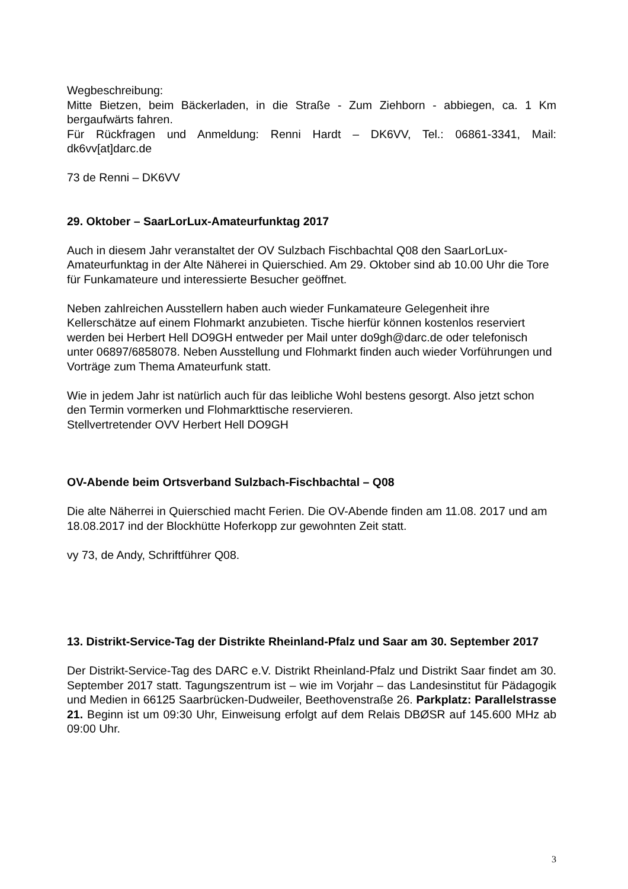Wegbeschreibung:
Mitte Bietzen, beim Bäckerladen, in die Straße - Zum Ziehborn - abbiegen, ca. 1 Km bergaufwärts fahren.
Für Rückfragen und Anmeldung: Renni Hardt – DK6VV, Tel.: 06861-3341, Mail: dk6vv[at]darc.de
73 de Renni – DK6VV
29. Oktober – SaarLorLux-Amateurfunktag 2017
Auch in diesem Jahr veranstaltet der OV Sulzbach Fischbachtal Q08 den SaarLorLux-Amateurfunktag in der Alte Näherei in Quierschied. Am 29. Oktober sind ab 10.00 Uhr die Tore für Funkamateure und interessierte Besucher geöffnet.
Neben zahlreichen Ausstellern haben auch wieder Funkamateure Gelegenheit ihre Kellerschätze auf einem Flohmarkt anzubieten. Tische hierfür können kostenlos reserviert werden bei Herbert Hell DO9GH entweder per Mail unter do9gh@darc.de oder telefonisch unter 06897/6858078. Neben Ausstellung und Flohmarkt finden auch wieder Vorführungen und Vorträge zum Thema Amateurfunk statt.
Wie in jedem Jahr ist natürlich auch für das leibliche Wohl bestens gesorgt. Also jetzt schon den Termin vormerken und Flohmarkttische reservieren.
Stellvertretender OVV Herbert Hell DO9GH
OV-Abende beim Ortsverband Sulzbach-Fischbachtal – Q08
Die alte Näherrei in Quierschied macht Ferien. Die OV-Abende finden am 11.08. 2017 und am 18.08.2017 ind der Blockhütte Hoferkopp zur gewohnten Zeit statt.
vy 73, de Andy, Schriftführer Q08.
13. Distrikt-Service-Tag der Distrikte Rheinland-Pfalz und Saar am 30. September 2017
Der Distrikt-Service-Tag des DARC e.V. Distrikt Rheinland-Pfalz und Distrikt Saar findet am 30. September 2017 statt. Tagungszentrum ist – wie im Vorjahr – das Landesinstitut für Pädagogik und Medien in 66125 Saarbrücken-Dudweiler, Beethovenstraße 26. Parkplatz: Parallelstrasse 21. Beginn ist um 09:30 Uhr, Einweisung erfolgt auf dem Relais DBØSR auf 145.600 MHz ab 09:00 Uhr.
3